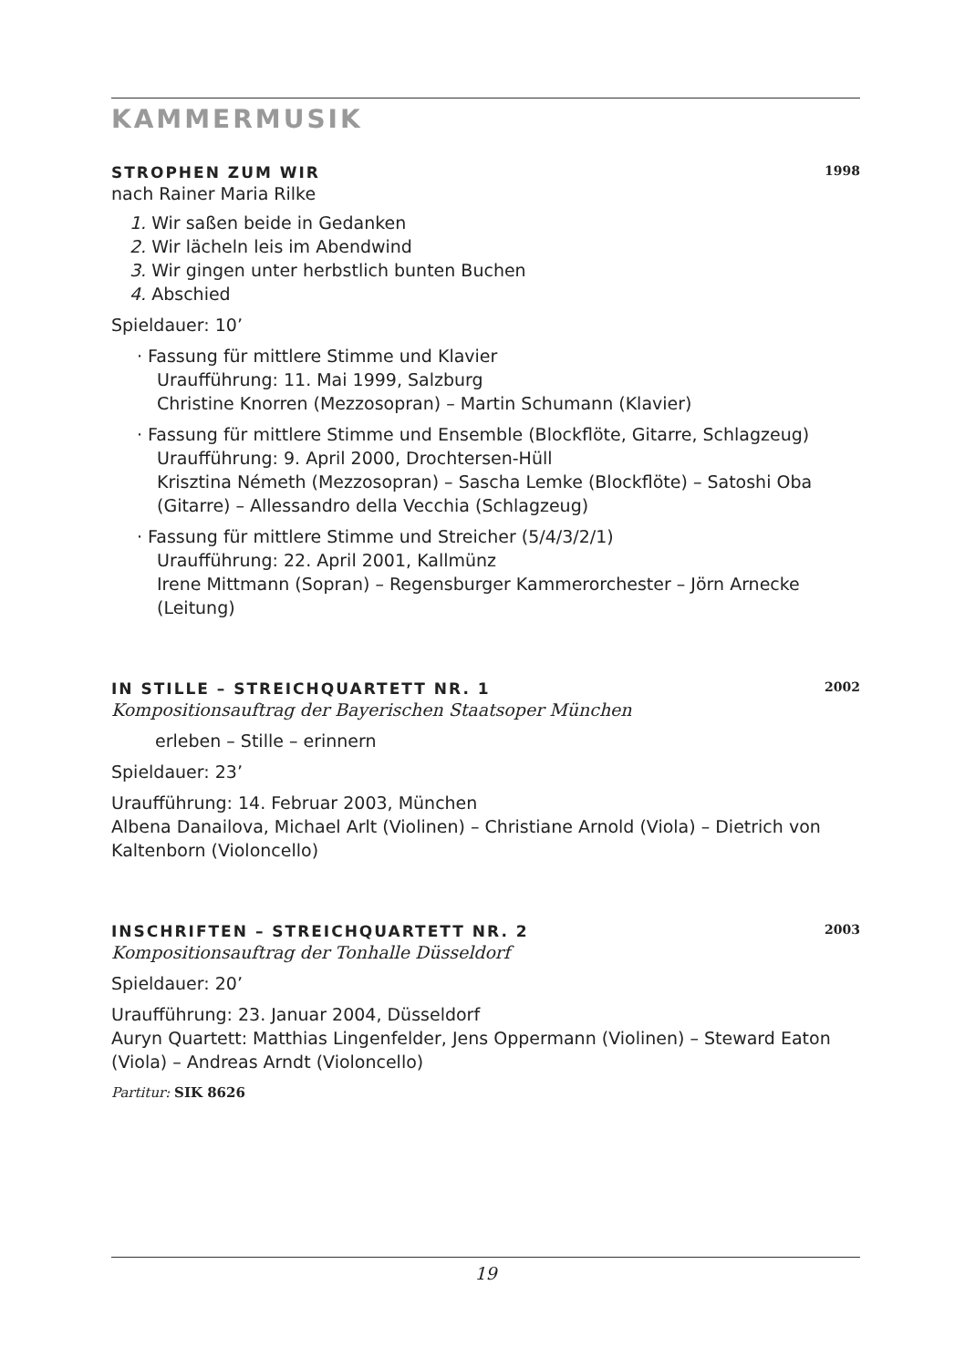KAMMERMUSIK
STROPHEN ZUM WIR 1998
nach Rainer Maria Rilke
1. Wir saßen beide in Gedanken
2. Wir lächeln leis im Abendwind
3. Wir gingen unter herbstlich bunten Buchen
4. Abschied
Spieldauer: 10’
· Fassung für mittlere Stimme und Klavier
Uraufführung: 11. Mai 1999, Salzburg
Christine Knorren (Mezzosopran) – Martin Schumann (Klavier)
· Fassung für mittlere Stimme und Ensemble (Blockflöte, Gitarre, Schlagzeug)
Uraufführung: 9. April 2000, Drochtersen-Hüll
Krisztina Németh (Mezzosopran) – Sascha Lemke (Blockflöte) – Satoshi Oba (Gitarre) – Allessandro della Vecchia (Schlagzeug)
· Fassung für mittlere Stimme und Streicher (5/4/3/2/1)
Uraufführung: 22. April 2001, Kallmünz
Irene Mittmann (Sopran) – Regensburger Kammerorchester – Jörn Arnecke (Leitung)
IN STILLE – STREICHQUARTETT NR. 1 2002
Kompositionsauftrag der Bayerischen Staatsoper München
erleben – Stille – erinnern
Spieldauer: 23’
Uraufführung: 14. Februar 2003, München
Albena Danailova, Michael Arlt (Violinen) – Christiane Arnold (Viola) – Dietrich von Kaltenborn (Violoncello)
INSCHRIFTEN – STREICHQUARTETT NR. 2 2003
Kompositionsauftrag der Tonhalle Düsseldorf
Spieldauer: 20’
Uraufführung: 23. Januar 2004, Düsseldorf
Auryn Quartett: Matthias Lingenfelder, Jens Oppermann (Violinen) – Steward Eaton (Viola) – Andreas Arndt (Violoncello)
Partitur: SIK 8626
19